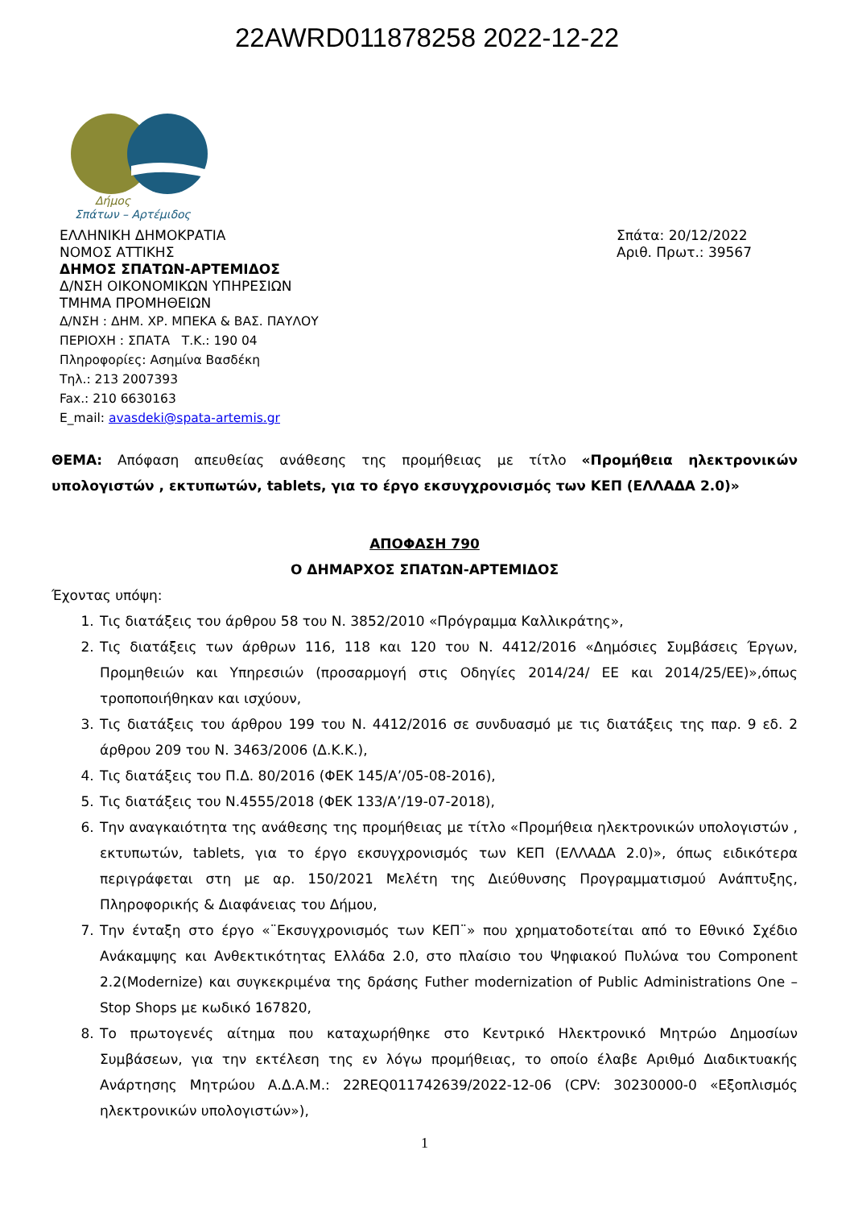22AWRD011878258 2022-12-22
Δήμος
Σπάτων – Αρτέμιδος
ΕΛΛΗΝΙΚΗ ΔΗΜΟΚΡΑΤΙΑ
ΝΟΜΟΣ ΑΤΤΙΚΗΣ
ΔΗΜΟΣ ΣΠΑΤΩΝ-ΑΡΤΕΜΙΔΟΣ
Δ/ΝΣΗ ΟΙΚΟΝΟΜΙΚΩΝ ΥΠΗΡΕΣΙΩΝ
ΤΜΗΜΑ ΠΡΟΜΗΘΕΙΩΝ
Δ/ΝΣΗ : ΔΗΜ. ΧΡ. ΜΠΕΚΑ & ΒΑΣ. ΠΑΥΛΟΥ
ΠΕΡΙΟΧΗ : ΣΠΑΤΑ Τ.Κ.: 190 04
Πληροφορίες: Ασημίνα Βασδέκη
Τηλ.: 213 2007393
Fax.: 210 6630163
E_mail: avasdeki@spata-artemis.gr
Σπάτα: 20/12/2022
Αριθ. Πρωτ.: 39567
ΘΕΜΑ: Απόφαση απευθείας ανάθεσης της προμήθειας με τίτλο «Προμήθεια ηλεκτρονικών υπολογιστών , εκτυπωτών, tablets, για το έργο εκσυγχρονισμός των ΚΕΠ (ΕΛΛΑΔΑ 2.0)»
ΑΠΟΦΑΣΗ 790
Ο ΔΗΜΑΡΧΟΣ ΣΠΑΤΩΝ-ΑΡΤΕΜΙΔΟΣ
Έχοντας υπόψη:
1. Τις διατάξεις του άρθρου 58 του Ν. 3852/2010 «Πρόγραμμα Καλλικράτης»,
2. Τις διατάξεις των άρθρων 116, 118 και 120 του Ν. 4412/2016 «Δημόσιες Συμβάσεις Έργων, Προμηθειών και Υπηρεσιών (προσαρμογή στις Οδηγίες 2014/24/ ΕΕ και 2014/25/ΕΕ)»,όπως τροποποιήθηκαν και ισχύουν,
3. Τις διατάξεις του άρθρου 199 του Ν. 4412/2016 σε συνδυασμό με τις διατάξεις της παρ. 9 εδ. 2 άρθρου 209 του Ν. 3463/2006 (Δ.Κ.Κ.),
4. Τις διατάξεις του Π.Δ. 80/2016 (ΦΕΚ 145/Α’/05-08-2016),
5. Τις διατάξεις του Ν.4555/2018 (ΦΕΚ 133/Α’/19-07-2018),
6. Την αναγκαιότητα της ανάθεσης της προμήθειας με τίτλο «Προμήθεια ηλεκτρονικών υπολογιστών , εκτυπωτών, tablets, για το έργο εκσυγχρονισμός των ΚΕΠ (ΕΛΛΑΔΑ 2.0)», όπως ειδικότερα περιγράφεται στη με αρ. 150/2021 Μελέτη της Διεύθυνσης Προγραμματισμού Ανάπτυξης, Πληροφορικής & Διαφάνειας του Δήμου,
7. Την ένταξη στο έργο «¨Εκσυγχρονισμός των ΚΕΠ¨» που χρηματοδοτείται από το Εθνικό Σχέδιο Ανάκαμψης και Ανθεκτικότητας Ελλάδα 2.0, στο πλαίσιο του Ψηφιακού Πυλώνα του Component 2.2(Modernize) και συγκεκριμένα της δράσης Futher modernization of Public Administrations One – Stop Shops με κωδικό 167820,
8. Το πρωτογενές αίτημα που καταχωρήθηκε στο Κεντρικό Ηλεκτρονικό Μητρώο Δημοσίων Συμβάσεων, για την εκτέλεση της εν λόγω προμήθειας, το οποίο έλαβε Αριθμό Διαδικτυακής Ανάρτησης Μητρώου Α.Δ.Α.Μ.: 22REQ011742639/2022-12-06 (CPV: 30230000-0 «Εξοπλισμός ηλεκτρονικών υπολογιστών»),
1